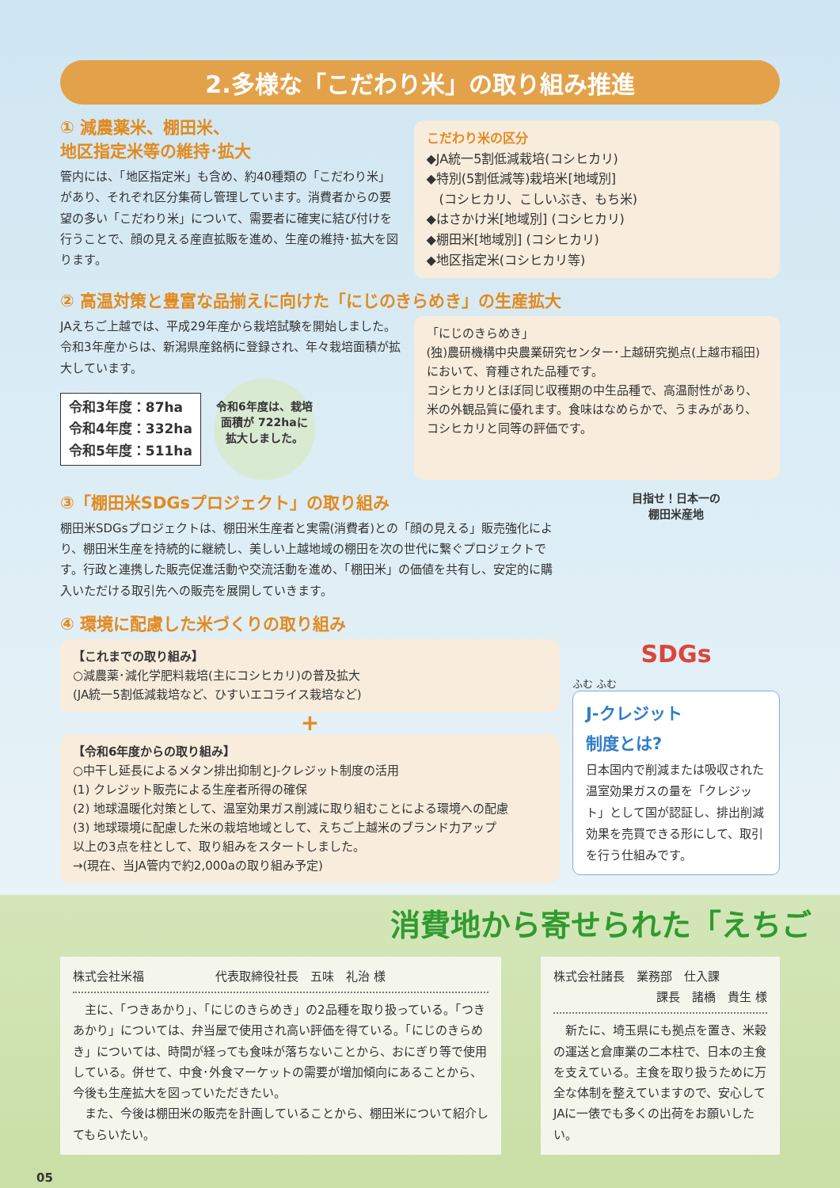2.多様な「こだわり米」の取り組み推進
① 減農薬米、棚田米、
地区指定米等の維持･拡大
管内には、「地区指定米」も含め、約40種類の「こだわり米」があり、それぞれ区分集荷し管理しています。消費者からの要望の多い「こだわり米」について、需要者に確実に結び付けを行うことで、顔の見える産直拡販を進め、生産の維持･拡大を図ります。
こだわり米の区分
◆JA統一5割低減栽培(コシヒカリ)
◆特別(5割低減等)栽培米[地域別]
　(コシヒカリ、こしいぶき、もち米)
◆はさかけ米[地域別] (コシヒカリ)
◆棚田米[地域別] (コシヒカリ)
◆地区指定米(コシヒカリ等)
② 高温対策と豊富な品揃えに向けた「にじのきらめき」の生産拡大
JAえちご上越では、平成29年産から栽培試験を開始しました。令和3年産からは、新潟県産銘柄に登録され、年々栽培面積が拡大しています。
令和3年度：87ha
令和4年度：332ha
令和5年度：511ha
令和6年度は、栽培面積が 722haに 拡大しました。
「にじのきらめき」
(独)農研機構中央農業研究センター･上越研究拠点(上越市稲田)において、育種された品種です。
コシヒカリとほぼ同じ収穫期の中生品種で、高温耐性があり、米の外観品質に優れます。食味はなめらかで、うまみがあり、コシヒカリと同等の評価です。
③「棚田米SDGsプロジェクト」の取り組み
棚田米SDGsプロジェクトは、棚田米生産者と実需(消費者)との「顔の見える」販売強化により、棚田米生産を持続的に継続し、美しい上越地域の棚田を次の世代に繋ぐプロジェクトです。行政と連携した販売促進活動や交流活動を進め、「棚田米」の価値を共有し、安定的に購入いただける取引先への販売を展開していきます。
④ 環境に配慮した米づくりの取り組み
【これまでの取り組み】
○減農薬･減化学肥料栽培(主にコシヒカリ)の普及拡大
(JA統一5割低減栽培など、ひすいエコライス栽培など)
+
【令和6年度からの取り組み】
○中干し延長によるメタン排出抑制とJ-クレジット制度の活用
(1) クレジット販売による生産者所得の確保
(2) 地球温暖化対策として、温室効果ガス削減に取り組むことによる環境への配慮
(3) 地球環境に配慮した米の栽培地域として、えちご上越米のブランド力アップ
以上の3点を柱として、取り組みをスタートしました。
→(現在、当JA管内で約2,000aの取り組み予定)
目指せ！日本一の
棚田米産地
SDGs
ふむ ふむ
J-クレジット
制度とは?
日本国内で削減または吸収された温室効果ガスの量を「クレジット」として国が認証し、排出削減効果を売買できる形にして、取引を行う仕組みです。
消費地から寄せられた「えちご
株式会社米福　　　　　　代表取締役社長　五味　礼治 様
　主に、「つきあかり」、「にじのきらめき」の2品種を取り扱っている。「つきあかり」については、弁当屋で使用され高い評価を得ている。「にじのきらめき」については、時間が経っても食味が落ちないことから、おにぎり等で使用している。併せて、中食･外食マーケットの需要が増加傾向にあることから、今後も生産拡大を図っていただきたい。
　また、今後は棚田米の販売を計画していることから、棚田米について紹介してもらいたい。
株式会社諸長　業務部　仕入課
課長　諸橋　貴生 様
　新たに、埼玉県にも拠点を置き、米穀の運送と倉庫業の二本柱で、日本の主食を支えている。主食を取り扱うために万全な体制を整えていますので、安心してJAに一俵でも多くの出荷をお願いしたい。
05